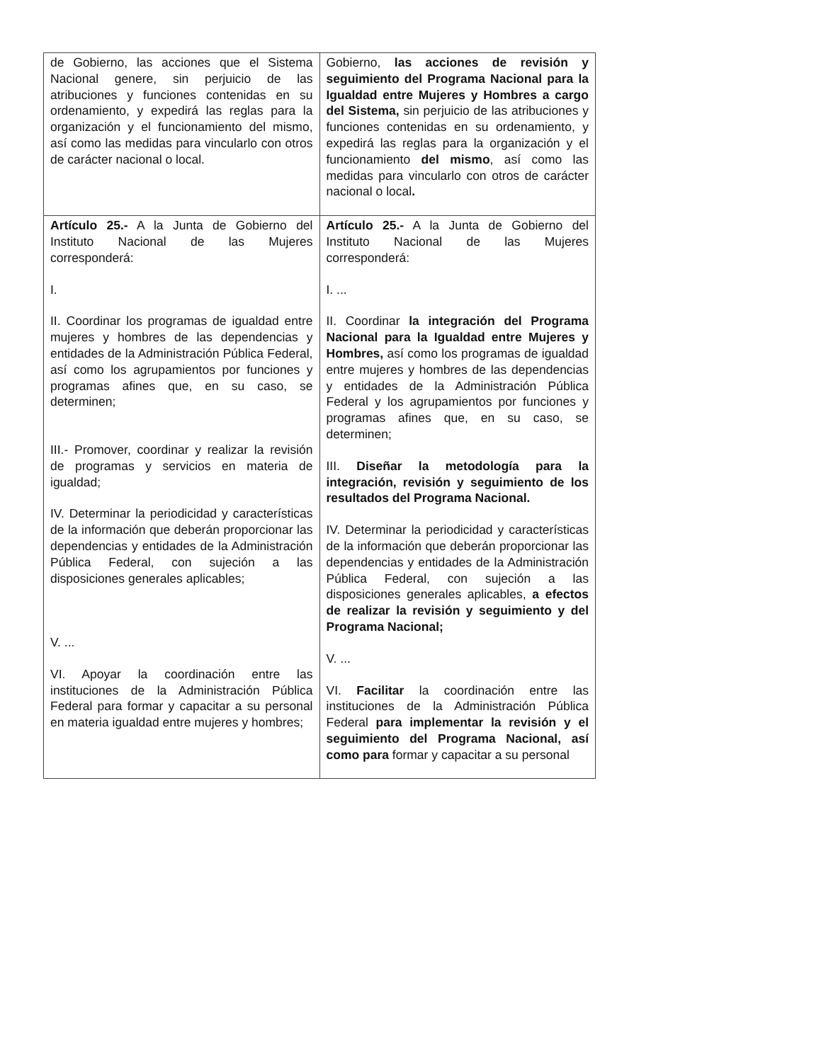| de Gobierno, las acciones que el Sistema Nacional genere, sin perjuicio de las atribuciones y funciones contenidas en su ordenamiento, y expedirá las reglas para la organización y el funcionamiento del mismo, así como las medidas para vincularlo con otros de carácter nacional o local. | Gobierno, las acciones de revisión y seguimiento del Programa Nacional para la Igualdad entre Mujeres y Hombres a cargo del Sistema, sin perjuicio de las atribuciones y funciones contenidas en su ordenamiento, y expedirá las reglas para la organización y el funcionamiento del mismo , así como las medidas para vincularlo con otros de carácter nacional o local . |
| Artículo 25.- A la Junta de Gobierno del Instituto Nacional de las Mujeres corresponderá: I. II. Coordinar los programas de igualdad entre mujeres y hombres de las dependencias y entidades de la Administración Pública Federal, así como los agrupamientos por funciones y programas afines que, en su caso, se determinen; III.- Promover, coordinar y realizar la revisión de programas y servicios en materia de igualdad; IV. Determinar la periodicidad y características de la información que deberán proporcionar las dependencias y entidades de la Administración Pública Federal, con sujeción a las disposiciones generales aplicables; V. ... VI. Apoyar la coordinación entre las instituciones de la Administración Pública Federal para formar y capacitar a su personal en materia igualdad entre mujeres y hombres; | Artículo 25.- A la Junta de Gobierno del Instituto Nacional de las Mujeres corresponderá: I. ... II. Coordinar la integración del Programa Nacional para la Igualdad entre Mujeres y Hombres, así como los programas de igualdad entre mujeres y hombres de las dependencias y entidades de la Administración Pública Federal y los agrupamientos por funciones y programas afines que, en su caso, se determinen; III. Diseñar la metodología para la integración, revisión y seguimiento de los resultados del Programa Nacional. IV. Determinar la periodicidad y características de la información que deberán proporcionar las dependencias y entidades de la Administración Pública Federal, con sujeción a las disposiciones generales aplicables, a efectos de realizar la revisión y seguimiento y del Programa Nacional; V. ... VI. Facilitar la coordinación entre las instituciones de la Administración Pública Federal para implementar la revisión y el seguimiento del Programa Nacional, así como para formar y capacitar a su personal |